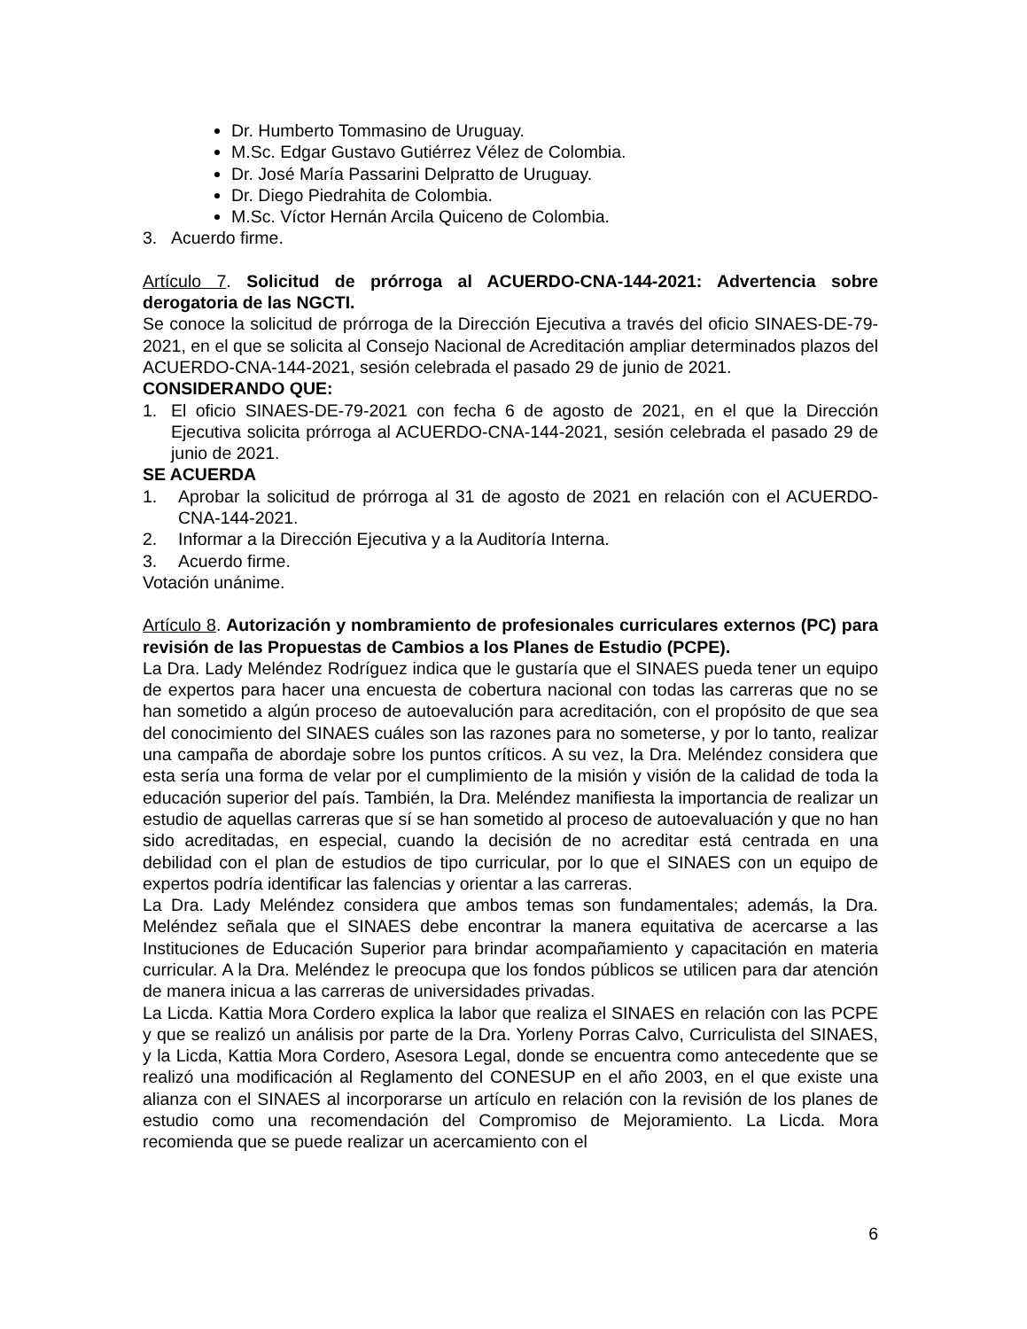Dr. Humberto Tommasino de Uruguay.
M.Sc. Edgar Gustavo Gutiérrez Vélez de Colombia.
Dr. José María Passarini Delpratto de Uruguay.
Dr. Diego Piedrahita de Colombia.
M.Sc. Víctor Hernán Arcila Quiceno de Colombia.
3. Acuerdo firme.
Artículo 7. Solicitud de prórroga al ACUERDO-CNA-144-2021: Advertencia sobre derogatoria de las NGCTI.
Se conoce la solicitud de prórroga de la Dirección Ejecutiva a través del oficio SINAES-DE-79-2021, en el que se solicita al Consejo Nacional de Acreditación ampliar determinados plazos del ACUERDO-CNA-144-2021, sesión celebrada el pasado 29 de junio de 2021.
CONSIDERANDO QUE:
1. El oficio SINAES-DE-79-2021 con fecha 6 de agosto de 2021, en el que la Dirección Ejecutiva solicita prórroga al ACUERDO-CNA-144-2021, sesión celebrada el pasado 29 de junio de 2021.
SE ACUERDA
1. Aprobar la solicitud de prórroga al 31 de agosto de 2021 en relación con el ACUERDO-CNA-144-2021.
2. Informar a la Dirección Ejecutiva y a la Auditoría Interna.
3. Acuerdo firme.
Votación unánime.
Artículo 8. Autorización y nombramiento de profesionales curriculares externos (PC) para revisión de las Propuestas de Cambios a los Planes de Estudio (PCPE).
La Dra. Lady Meléndez Rodríguez indica que le gustaría que el SINAES pueda tener un equipo de expertos para hacer una encuesta de cobertura nacional con todas las carreras que no se han sometido a algún proceso de autoevalución para acreditación, con el propósito de que sea del conocimiento del SINAES cuáles son las razones para no someterse, y por lo tanto, realizar una campaña de abordaje sobre los puntos críticos. A su vez, la Dra. Meléndez considera que esta sería una forma de velar por el cumplimiento de la misión y visión de la calidad de toda la educación superior del país. También, la Dra. Meléndez manifiesta la importancia de realizar un estudio de aquellas carreras que sí se han sometido al proceso de autoevaluación y que no han sido acreditadas, en especial, cuando la decisión de no acreditar está centrada en una debilidad con el plan de estudios de tipo curricular, por lo que el SINAES con un equipo de expertos podría identificar las falencias y orientar a las carreras.
La Dra. Lady Meléndez considera que ambos temas son fundamentales; además, la Dra. Meléndez señala que el SINAES debe encontrar la manera equitativa de acercarse a las Instituciones de Educación Superior para brindar acompañamiento y capacitación en materia curricular. A la Dra. Meléndez le preocupa que los fondos públicos se utilicen para dar atención de manera inicua a las carreras de universidades privadas.
La Licda. Kattia Mora Cordero explica la labor que realiza el SINAES en relación con las PCPE y que se realizó un análisis por parte de la Dra. Yorleny Porras Calvo, Curriculista del SINAES, y la Licda, Kattia Mora Cordero, Asesora Legal, donde se encuentra como antecedente que se realizó una modificación al Reglamento del CONESUP en el año 2003, en el que existe una alianza con el SINAES al incorporarse un artículo en relación con la revisión de los planes de estudio como una recomendación del Compromiso de Mejoramiento. La Licda. Mora recomienda que se puede realizar un acercamiento con el
6